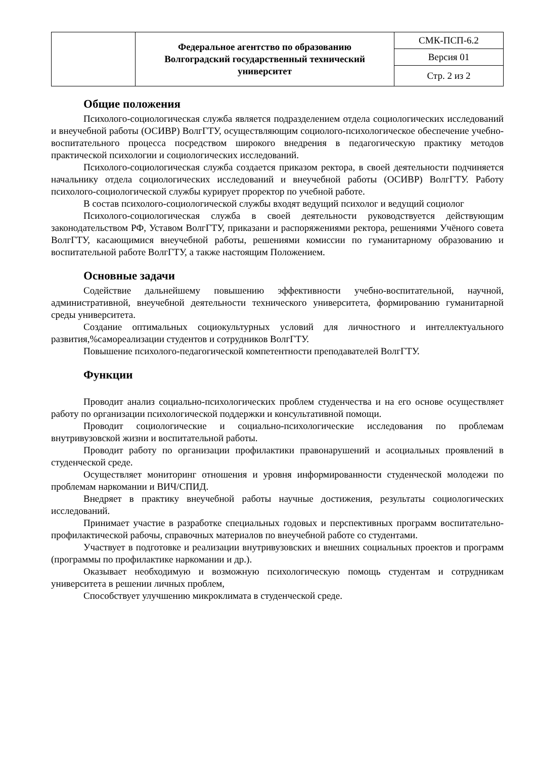| | Федеральное агентство по образованию Волгоградский государственный технический университет | СМК-ПСП-6.2 |
| | | Версия 01 |
| | | Стр. 2 из 2 |
Общие положения
Психолого-социологическая служба является подразделением отдела социологических исследований и внеучебной работы (ОСИВР) ВолгГТУ, осуществляющим социолого-психологическое обеспечение учебно-воспитательного процесса посредством широкого внедрения в педагогическую практику методов практической психологии и социологических исследований.
Психолого-социологическая служба создается приказом ректора, в своей деятельности подчиняется начальнику отдела социологических исследований и внеучебной работы (ОСИВР) ВолгГТУ. Работу психолого-социологической службы курирует проректор по учебной работе.
В состав психолого-социологической службы входят ведущий психолог и ведущий социолог
Психолого-социологическая служба в своей деятельности руководствуется действующим законодательством РФ, Уставом ВолгГТУ, приказани и распоряжениями ректора, решениями Учёного совета ВолгГТУ, касающимися внеучебной работы, решениями комиссии по гуманитарному образованию и воспитательной работе ВолгГТУ, а также настоящим Положением.
Основные задачи
Содействие дальнейшему повышению эффективности учебно-воспитательной, научной, административной, внеучебной деятельности технического университета, формированию гуманитарной среды университета.
Создание оптимальных социокультурных условий для личностного и интеллектуального развития,%самореализации студентов и сотрудников ВолгГТУ.
Повышение психолого-педагогической компетентности преподавателей ВолгГТУ.
Функции
Проводит анализ социально-психологических проблем студенчества и на его основе осуществляет работу по организации психологической поддержки и консультативной помощи.
Проводит социологические и социально-психологические исследования по проблемам внутривузовской жизни и воспитательной работы.
Проводит работу по организации профилактики правонарушений и асоциальных проявлений в студенческой среде.
Осуществляет мониторинг отношения и уровня информированности студенческой молодежи по проблемам наркомании и ВИЧ/СПИД.
Внедряет в практику внеучебной работы научные достижения, результаты социологических исследований.
Принимает участие в разработке специальных годовых и перспективных программ воспитательно-профилактической рабочы, справочных материалов по внеучебной работе со студентами.
Участвует в подготовке и реализации внутривузовских и внешних социальных проектов и программ (программы по профилактике наркомании и др.).
Оказывает необходимую и возможную психологическую помощь студентам и сотрудникам университета в решении личных проблем,
Способствует улучшению микроклимата в студенческой среде.